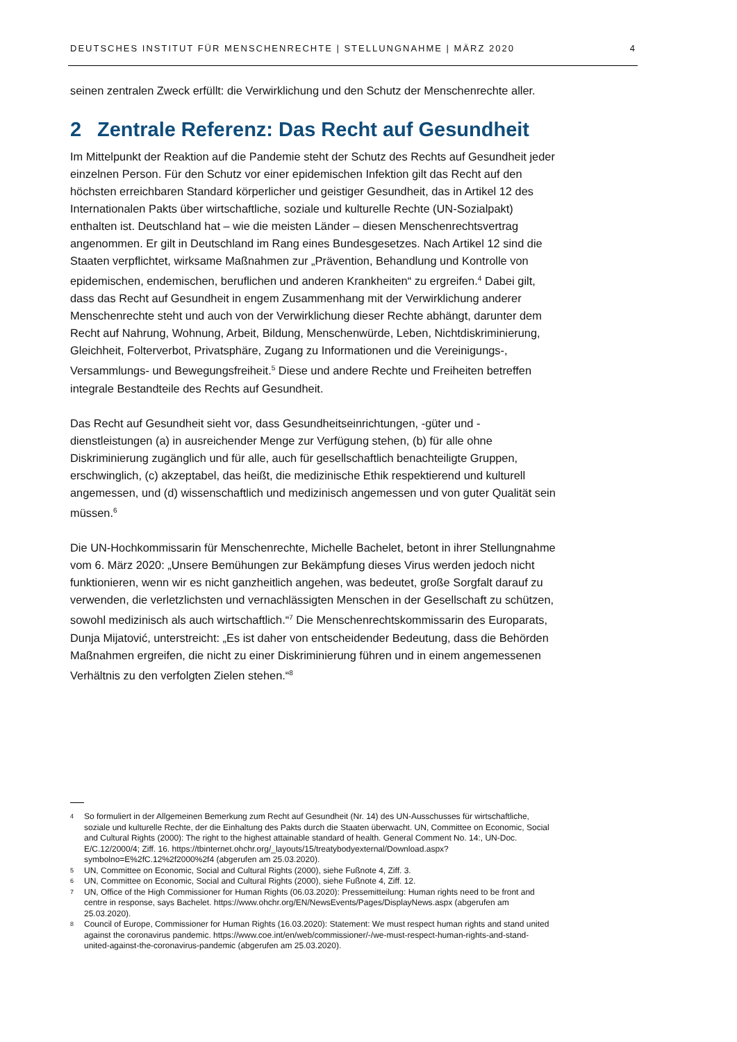DEUTSCHES INSTITUT FÜR MENSCHENRECHTE | STELLUNGNAHME | MÄRZ 2020 4
seinen zentralen Zweck erfüllt: die Verwirklichung und den Schutz der Menschenrechte aller.
2 Zentrale Referenz: Das Recht auf Gesundheit
Im Mittelpunkt der Reaktion auf die Pandemie steht der Schutz des Rechts auf Gesundheit jeder einzelnen Person. Für den Schutz vor einer epidemischen Infektion gilt das Recht auf den höchsten erreichbaren Standard körperlicher und geistiger Gesundheit, das in Artikel 12 des Internationalen Pakts über wirtschaftliche, soziale und kulturelle Rechte (UN-Sozialpakt) enthalten ist. Deutschland hat – wie die meisten Länder – diesen Menschenrechtsvertrag angenommen. Er gilt in Deutschland im Rang eines Bundesgesetzes. Nach Artikel 12 sind die Staaten verpflichtet, wirksame Maßnahmen zur „Prävention, Behandlung und Kontrolle von epidemischen, endemischen, beruflichen und anderen Krankheiten“ zu ergreifen.<sup>4</sup> Dabei gilt, dass das Recht auf Gesundheit in engem Zusammenhang mit der Verwirklichung anderer Menschenrechte steht und auch von der Verwirklichung dieser Rechte abhängt, darunter dem Recht auf Nahrung, Wohnung, Arbeit, Bildung, Menschenwürde, Leben, Nichtdiskriminierung, Gleichheit, Folterverbot, Privatsphäre, Zugang zu Informationen und die Vereinigungs-, Versammlungs- und Bewegungsfreiheit.<sup>5</sup> Diese und andere Rechte und Freiheiten betreffen integrale Bestandteile des Rechts auf Gesundheit.
Das Recht auf Gesundheit sieht vor, dass Gesundheitseinrichtungen, -güter und -dienstleistungen (a) in ausreichender Menge zur Verfügung stehen, (b) für alle ohne Diskriminierung zugänglich und für alle, auch für gesellschaftlich benachteiligte Gruppen, erschwinglich, (c) akzeptabel, das heißt, die medizinische Ethik respektierend und kulturell angemessen, und (d) wissenschaftlich und medizinisch angemessen und von guter Qualität sein müssen.<sup>6</sup>
Die UN-Hochkommissarin für Menschenrechte, Michelle Bachelet, betont in ihrer Stellungnahme vom 6. März 2020: „Unsere Bemühungen zur Bekämpfung dieses Virus werden jedoch nicht funktionieren, wenn wir es nicht ganzheitlich angehen, was bedeutet, große Sorgfalt darauf zu verwenden, die verletzlichsten und vernachlässigten Menschen in der Gesellschaft zu schützen, sowohl medizinisch als auch wirtschaftlich.“<sup>7</sup> Die Menschenrechtskommissarin des Europarats, Dunja Mijatović, unterstreicht: „Es ist daher von entscheidender Bedeutung, dass die Behörden Maßnahmen ergreifen, die nicht zu einer Diskriminierung führen und in einem angemessenen Verhältnis zu den verfolgten Zielen stehen.“<sup>8</sup>
4 So formuliert in der Allgemeinen Bemerkung zum Recht auf Gesundheit (Nr. 14) des UN-Ausschusses für wirtschaftliche, soziale und kulturelle Rechte, der die Einhaltung des Pakts durch die Staaten überwacht. UN, Committee on Economic, Social and Cultural Rights (2000): The right to the highest attainable standard of health. General Comment No. 14:, UN-Doc. E/C.12/2000/4; Ziff. 16. https://tbinternet.ohchr.org/_layouts/15/treatybodyexternal/Download.aspx?symbolno=E%2fC.12%2f2000%2f4 (abgerufen am 25.03.2020).
5 UN, Committee on Economic, Social and Cultural Rights (2000), siehe Fußnote 4, Ziff. 3.
6 UN, Committee on Economic, Social and Cultural Rights (2000), siehe Fußnote 4, Ziff. 12.
7 UN, Office of the High Commissioner for Human Rights (06.03.2020): Pressemitteilung: Human rights need to be front and centre in response, says Bachelet. https://www.ohchr.org/EN/NewsEvents/Pages/DisplayNews.aspx (abgerufen am 25.03.2020).
8 Council of Europe, Commissioner for Human Rights (16.03.2020): Statement: We must respect human rights and stand united against the coronavirus pandemic. https://www.coe.int/en/web/commissioner/-/we-must-respect-human-rights-and-stand-united-against-the-coronavirus-pandemic (abgerufen am 25.03.2020).